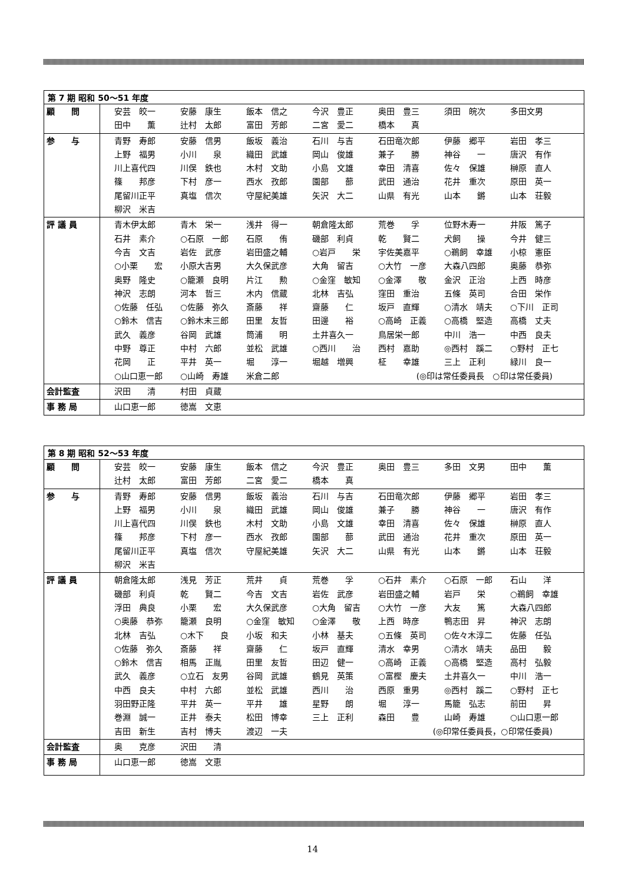| 第 7 期 昭和 50～51 年度 | |
| --- | --- |
| 顧 問 | 安芸 皎一 安藤 康生 飯本 信之 今沢 豊正 奥田 豊三 須田 皖次 多田文男 田中 薫 辻村 太郎 富田 芳郎 二宮 愛二 橋本 真 |
| 参 与 | 青野 寿郎 安藤 信男 飯坂 義治 石川 与吉 石田竜次郎 伊藤 郷平 岩田 孝三 上野 福男 小川 泉 織田 武雄 岡山 俊雄 兼子 勝 神谷 一 唐沢 有作 川上喜代四 川俣 鉄也 木村 文助 小島 文雄 幸田 清喜 佐々 保雄 榊原 直人 篠 邦彦 下村 彦一 西水 孜郎 園部 蔀 武田 通治 花井 重次 原田 英一 尾留川正平 真塩 信次 守屋紀美雄 矢沢 大二 山県 有光 山本 鏘 山本 荘毅 柳沢 米吉 |
| 評 議 員 | 青木伊太郎 青木 栄一 浅井 得一 朝倉隆太郎 荒巻 孚 位野木寿一 井阪 篤子 石井 素介 ○石原 一郎 石原 侑 磯部 利貞 乾 賢二 犬飼 操 今井 健三 今吉 文吉 岩佐 武彦 岩田盛之輔 ○岩戸 栄 宇佐美嘉平 ○鵜飼 幸雄 小椋 憲臣 ○小栗 宏 小原大吉男 大久保武彦 大角 留吉 ○大竹 一彦 大森八四郎 奥藤 恭弥 奥野 隆史 ○籠瀬 良明 片江 勲 ○金窪 敏知 ○金澤 敬 金沢 正治 上西 時彦 神沢 志朗 河本 哲三 木内 信蔵 北林 吉弘 窪田 重治 五條 英司 合田 栄作 ○佐藤 任弘 ○佐藤 弥久 斎藤 祥 齋藤 仁 坂戸 直輝 ○清水 靖夫 ○下川 正司 ○鈴木 信吉 ○鈴木末三郎 田里 友哲 田邊 裕 ○高崎 正義 ○高橋 堅造 高橋 丈夫 武久 義彦 谷岡 武雄 筒浦 明 土井喜久一 鳥居栄一郎 中川 浩一 中西 良夫 中野 尊正 中村 六郎 並松 武雄 ○西川 治 西村 嘉助 ◎西村 蹊二 ○野村 正七 花岡 正 平井 英一 堀 淳一 堀越 増興 柾 幸雄 三上 正利 緑川 良一 ○山口恵一郎 ○山崎 寿雄 米倉二郎 (◎印は常任委員長 ○印は常任委員) |
| 会計監査 | 沢田 清 村田 貞蔵 |
| 事 務 局 | 山口恵一郎 徳嵩 文恵 |
| 第 8 期 昭和 52～53 年度 | |
| --- | --- |
| 顧 問 | 安芸 皎一 安藤 康生 飯本 信之 今沢 豊正 奥田 豊三 多田 文男 田中 薫 辻村 太郎 富田 芳郎 二宮 愛二 橋本 真 |
| 参 与 | 青野 寿郎 安藤 信男 飯坂 義治 石川 与吉 石田竜次郎 伊藤 郷平 岩田 孝三 上野 福男 小川 泉 織田 武雄 岡山 俊雄 兼子 勝 神谷 一 唐沢 有作 川上喜代四 川俣 鉄也 木村 文助 小島 文雄 幸田 清喜 佐々 保雄 榊原 直人 篠 邦彦 下村 彦一 西水 孜郎 園部 蔀 武田 通治 花井 重次 原田 英一 尾留川正平 真塩 信次 守屋紀美雄 矢沢 大二 山県 有光 山本 鏘 山本 荘毅 柳沢 米吉 |
| 評 議 員 | 朝倉隆太郎 浅見 芳正 荒井 貞 荒巻 孚 ○石井 素介 ○石原 一郎 石山 洋 磯部 利貞 乾 賢二 今吉 文吉 岩佐 武彦 岩田盛之輔 岩戸 栄 ○鵜飼 幸雄 浮田 典良 小栗 宏 大久保武彦 ○大角 留吉 ○大竹 一彦 大友 篤 大森八四郎 ○奥藤 恭弥 籠瀬 良明 ○金窪 敏知 ○金澤 敬 上西 時彦 鴨志田 昇 神沢 志朗 北林 吉弘 ○木下 良 小坂 和夫 小林 基夫 ○五條 英司 ○佐々木淳二 佐藤 任弘 ○佐藤 弥久 斎藤 祥 齋藤 仁 坂戸 直輝 清水 幸男 ○清水 靖夫 品田 毅 ○鈴木 信吉 相馬 正胤 田里 友哲 田辺 健一 ○高崎 正義 ○高橋 堅造 高村 弘毅 武久 義彦 ○立石 友男 谷岡 武雄 鶴見 英策 ○富樫 慶夫 土井喜久一 中川 浩一 中西 良夫 中村 六郎 並松 武雄 西川 治 西原 重男 ◎西村 蹊二 ○野村 正七 羽田野正隆 平井 英一 平井 雄 星野 朗 堀 淳一 馬籠 弘志 前田 昇 巻淵 誠一 正井 泰夫 松田 博幸 三上 正利 森田 豊 山崎 寿雄 ○山口恵一郎 吉田 新生 吉村 博夫 渡辺 一夫 (◎印常任委員長，○印常任委員) |
| 会計監査 | 奥 克彦 沢田 清 |
| 事 務 局 | 山口恵一郎 徳嵩 文恵 |
14